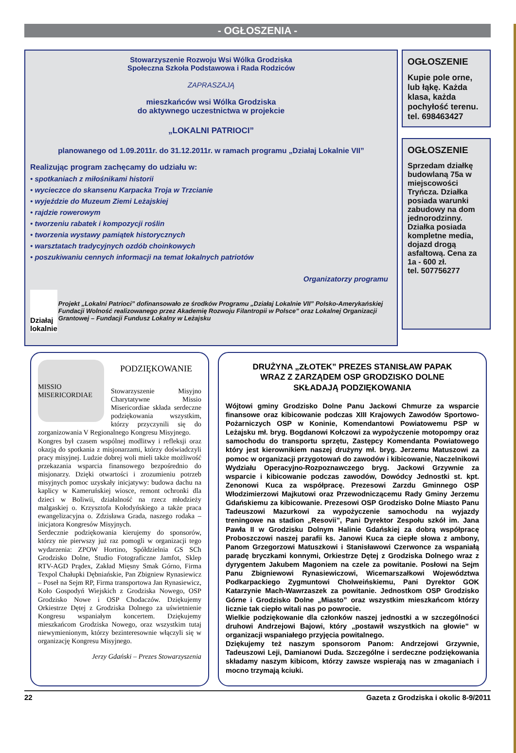- OGŁOSZENIA -
Stowarzyszenie Rozwoju Wsi Wólka Grodziska
Społeczna Szkoła Podstawowa i Rada Rodziców
ZAPRASZAJĄ
mieszkańców wsi Wólka Grodziska
do aktywnego uczestnictwa w projekcie
„LOKALNI PATRIOCI”
planowanego od 1.09.2011r. do 31.12.2011r. w ramach programu „Działaj Lokalnie VII”
Realizując program zachęcamy do udziału w:
• spotkaniach z miłośnikami historii
• wycieczce do skansenu Karpacka Troja w Trzcianie
• wyjeździe do Muzeum Ziemi Leżajskiej
• rajdzie rowerowym
• tworzeniu rabatek i kompozycji roślin
• tworzenia wystawy pamiątek historycznych
• warsztatach tradycyjnych ozdób choinkowych
• poszukiwaniu cennych informacji na temat lokalnych patriotów
Organizatorzy programu
Działaj lokalnie
Projekt „Lokalni Patrioci” dofinansowało ze środków Programu „Działaj Lokalnie VII” Polsko-Amerykańskiej Fundacji Wolność realizowanego przez Akademię Rozwoju Filantropii w Polsce” oraz Lokalnej Organizacji Grantowej – Fundacji Fundusz Lokalny w Leżajsku
OGŁOSZENIE
Kupie pole orne, lub łąkę. Każda klasa, każda pochyłość terenu.
tel. 698463427
OGŁOSZENIE
Sprzedam działkę budowlaną 75a w miejscowości Tryńcza. Działka posiada warunki zabudowy na dom jednorodzinny. Działka posiada kompletne media, dojazd drogą asfaltową. Cena za 1a - 600 zł.
tel. 507756277
MISSIO MISERICORDIAE
PODZIĘKOWANIE
Stowarzyszenie Misyjno Charytatywne Missio Misericordiae składa serdeczne podziękowania wszystkim, którzy przyczynili się do zorganizowania V Regionalnego Kongresu Misyjnego.
Kongres był czasem wspólnej modlitwy i refleksji oraz okazją do spotkania z misjonarzami, którzy doświadczyli pracy misyjnej. Ludzie dobrej woli mieli także możliwość przekazania wsparcia finansowego bezpośrednio do misjonarzy. Dzięki otwartości i zrozumieniu potrzeb misyjnych pomoc uzyskały inicjatywy: budowa dachu na kaplicy w Kameruńskiej wiosce, remont ochronki dla dzieci w Boliwii, działalność na rzecz młodzieży malgaskiej o. Krzysztofa Kołodyńskiego a także praca ewangelizacyjna o. Zdzisława Grada, naszego rodaka – inicjatora Kongresów Misyjnych.
Serdecznie podziękowania kierujemy do sponsorów, którzy nie pierwszy już raz pomogli w organizacji tego wydarzenia: ZPOW Hortino, Spółdzielnia GS SCh Grodzisko Dolne, Studio Fotograficzne Jamfot, Sklep RTV-AGD Prądex, Zakład Mięsny Smak Górno, Firma Texpol Chałupki Dębniańskie, Pan Zbigniew Rynasiewicz – Poseł na Sejm RP, Firma transportowa Jan Rynasiewicz, Koło Gospodyń Wiejskich z Grodziska Nowego, OSP Grodzisko Nowe i OSP Chodaczów. Dziękujemy Orkiestrze Dętej z Grodziska Dolnego za uświetnienie Kongresu wspaniałym koncertem. Dziękujemy mieszkańcom Grodziska Nowego, oraz wszystkim tutaj niewymienionym, którzy bezinteresownie włączyli się w organizację Kongresu Misyjnego.
Jerzy Gdański – Prezes Stowarzyszenia
DRUŻYNA „ZŁOTEK” PREZES STANISŁAW PAPAK
WRAZ Z ZARZĄDEM OSP GRODZISKO DOLNE
SKŁADAJĄ PODZIĘKOWANIA
Wójtowi gminy Grodzisko Dolne Panu Jackowi Chmurze za wsparcie finansowe oraz kibicowanie podczas XIII Krajowych Zawodów Sportowo-Pożarniczych OSP w Koninie, Komendantowi Powiatowemu PSP w Leżajsku mł. bryg. Bogdanowi Kołczowi za wypożyczenie motopompy oraz samochodu do transportu sprzętu, Zastępcy Komendanta Powiatowego który jest kierownikiem naszej drużyny mł. bryg. Jerzemu Matuszowi za pomoc w organizacji przygotowań do zawodów i kibicowanie, Naczelnikowi Wydziału Operacyjno-Rozpoznawczego bryg. Jackowi Grzywnie za wsparcie i kibicowanie podczas zawodów, Dowódcy Jednostki st. kpt. Zenonowi Kuca za współpracę. Prezesowi Zarzdu Gminnego OSP Włodzimierzowi Majkutowi oraz Przewodniczącemu Rady Gminy Jerzemu Gdańskiemu za kibicowanie. Prezesowi OSP Grodzisko Dolne Miasto Panu Tadeuszowi Mazurkowi za wypożyczenie samochodu na wyjazdy treningowe na stadion „Resovii”, Pani Dyrektor Zespołu szkół im. Jana Pawła II w Grodzisku Dolnym Halinie Gdańskiej za dobrą współpracę Proboszczowi naszej parafii ks. Janowi Kuca za ciepłe słowa z ambony, Panom Grzegorzowi Matuszkowi i Stanisławowi Czerwonce za wspaniałą paradę bryczkami konnymi, Orkiestrze Dętej z Grodziska Dolnego wraz z dyrygentem Jakubem Magoniem na czele za powitanie. Posłowi na Sejm Panu Zbigniewowi Rynasiewiczowi, Wicemarszałkowi Województwa Podkarpackiego Zygmuntowi Cholweińskiemu, Pani Dyrektor GOK Katarzynie Mach-Wawrzaszek za powitanie. Jednostkom OSP Grodzisko Górne i Grodzisko Dolne „Miasto” oraz wszystkim mieszkańcom którzy licznie tak ciepło witali nas po powrocie.
Wielkie podziękowanie dla członków naszej jednostki a w szczególności druhowi Andrzejowi Bajowi, który „postawił wszystkich na głowie” w organizacji wspaniałego przyjęcia powitalnego.
Dziękujemy też naszym sponsorom Panom: Andrzejowi Grzywnie, Tadeuszowi Leji, Damianowi Duda. Szczególne i serdeczne podziękowania składamy naszym kibicom, którzy zawsze wspierają nas w zmaganiach i mocno trzymają kciuki.
22 Gazeta z Grodziska i okolic 8-9/2011